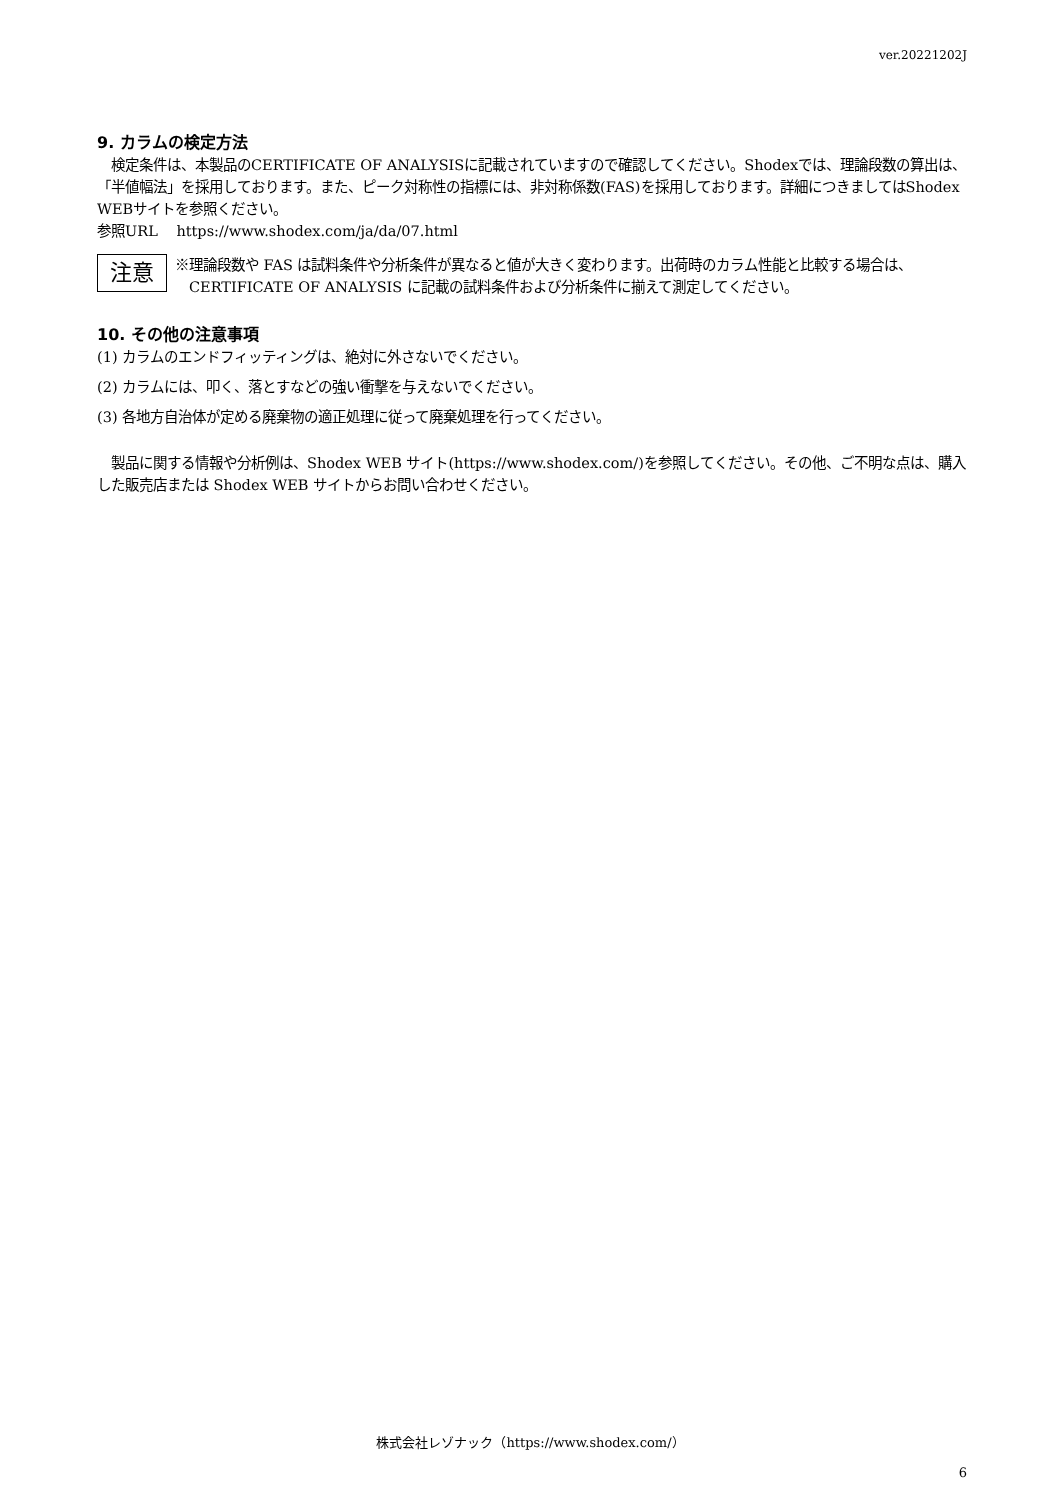ver.20221202J
9. カラムの検定方法
　検定条件は、本製品のCERTIFICATE OF ANALYSISに記載されていますので確認してください。Shodexでは、理論段数の算出は、「半値幅法」を採用しております。また、ピーク対称性の指標には、非対称係数(FAS)を採用しております。詳細につきましてはShodex WEBサイトを参照ください。
参照URL　 https://www.shodex.com/ja/da/07.html
注意
※理論段数や FAS は試料条件や分析条件が異なると値が大きく変わります。出荷時のカラム性能と比較する場合は、CERTIFICATE OF ANALYSIS に記載の試料条件および分析条件に揃えて測定してください。
10. その他の注意事項
(1) カラムのエンドフィッティングは、絶対に外さないでください。
(2) カラムには、叩く、落とすなどの強い衝撃を与えないでください。
(3) 各地方自治体が定める廃棄物の適正処理に従って廃棄処理を行ってください。
　製品に関する情報や分析例は、Shodex WEB サイト(https://www.shodex.com/)を参照してください。その他、ご不明な点は、購入した販売店または Shodex WEB サイトからお問い合わせください。
株式会社レゾナック（https://www.shodex.com/）
6